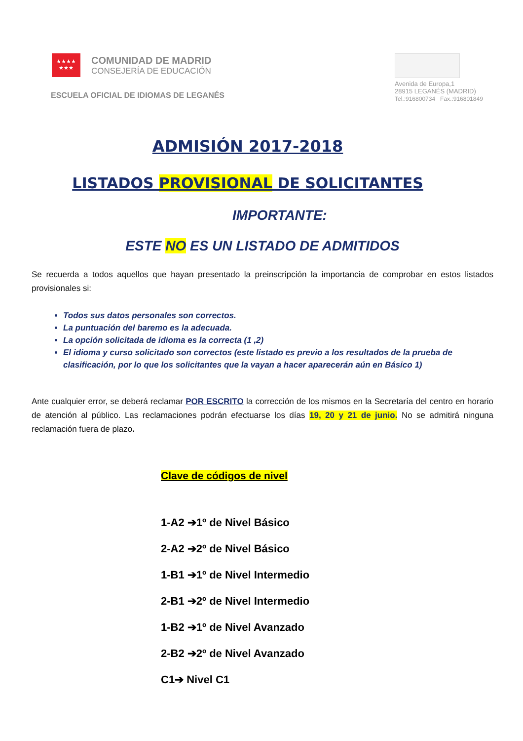★★★★
★★★
COMUNIDAD DE MADRID
CONSEJERÍA DE EDUCACIÓN
ESCUELA OFICIAL DE IDIOMAS DE LEGANÉS
Avenida de Europa,1
28915 LEGANÉS (MADRID)
Tel.:916800734 Fax.:916801849
ADMISIÓN 2017-2018
LISTADOS PROVISIONAL DE SOLICITANTES
IMPORTANTE:
ESTE NO ES UN LISTADO DE ADMITIDOS
Se recuerda a todos aquellos que hayan presentado la preinscripción la importancia de comprobar en estos listados provisionales si:
Todos sus datos personales son correctos.
La puntuación del baremo es la adecuada.
La opción solicitada de idioma es la correcta (1 ,2)
El idioma y curso solicitado son correctos (este listado es previo a los resultados de la prueba de clasificación, por lo que los solicitantes que la vayan a hacer aparecerán aún en Básico 1)
Ante cualquier error, se deberá reclamar POR ESCRITO la corrección de los mismos en la Secretaría del centro en horario de atención al público. Las reclamaciones podrán efectuarse los días 19, 20 y 21 de junio. No se admitirá ninguna reclamación fuera de plazo.
Clave de códigos de nivel
1-A2 ➔1º de Nivel Básico
2-A2 ➔2º de Nivel Básico
1-B1 ➔1º de Nivel Intermedio
2-B1 ➔2º de Nivel Intermedio
1-B2 ➔1º de Nivel Avanzado
2-B2 ➔2º de Nivel Avanzado
C1➔ Nivel C1